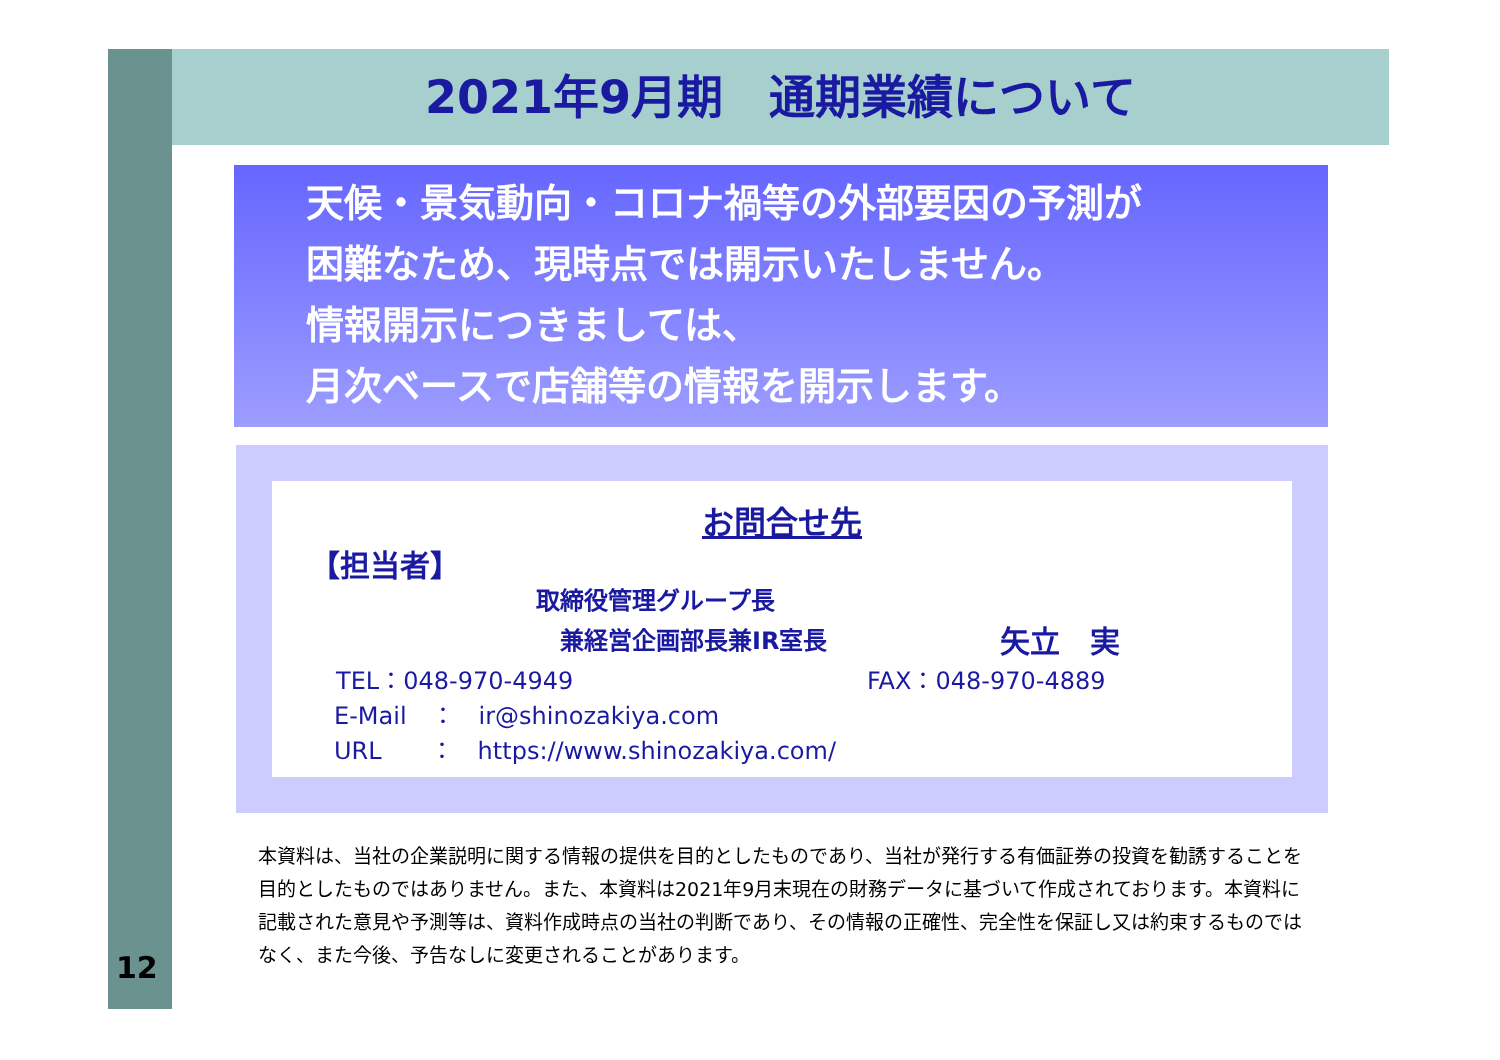12
2021年9月期　通期業績について
天候・景気動向・コロナ禍等の外部要因の予測が
困難なため、現時点では開示いたしません。
情報開示につきましては、
月次ベースで店舗等の情報を開示します。
お問合せ先
【担当者】
取締役管理グループ長
兼経営企画部長兼IR室長 矢立　実
TEL：048-970-4949 FAX：048-970-4889
E-Mail　：　ir@shinozakiya.com
URL　　：　https://www.shinozakiya.com/
本資料は、当社の企業説明に関する情報の提供を目的としたものであり、当社が発行する有価証券の投資を勧誘することを目的としたものではありません。また、本資料は2021年9月末現在の財務データに基づいて作成されております。本資料に記載された意見や予測等は、資料作成時点の当社の判断であり、その情報の正確性、完全性を保証し又は約束するものではなく、また今後、予告なしに変更されることがあります。